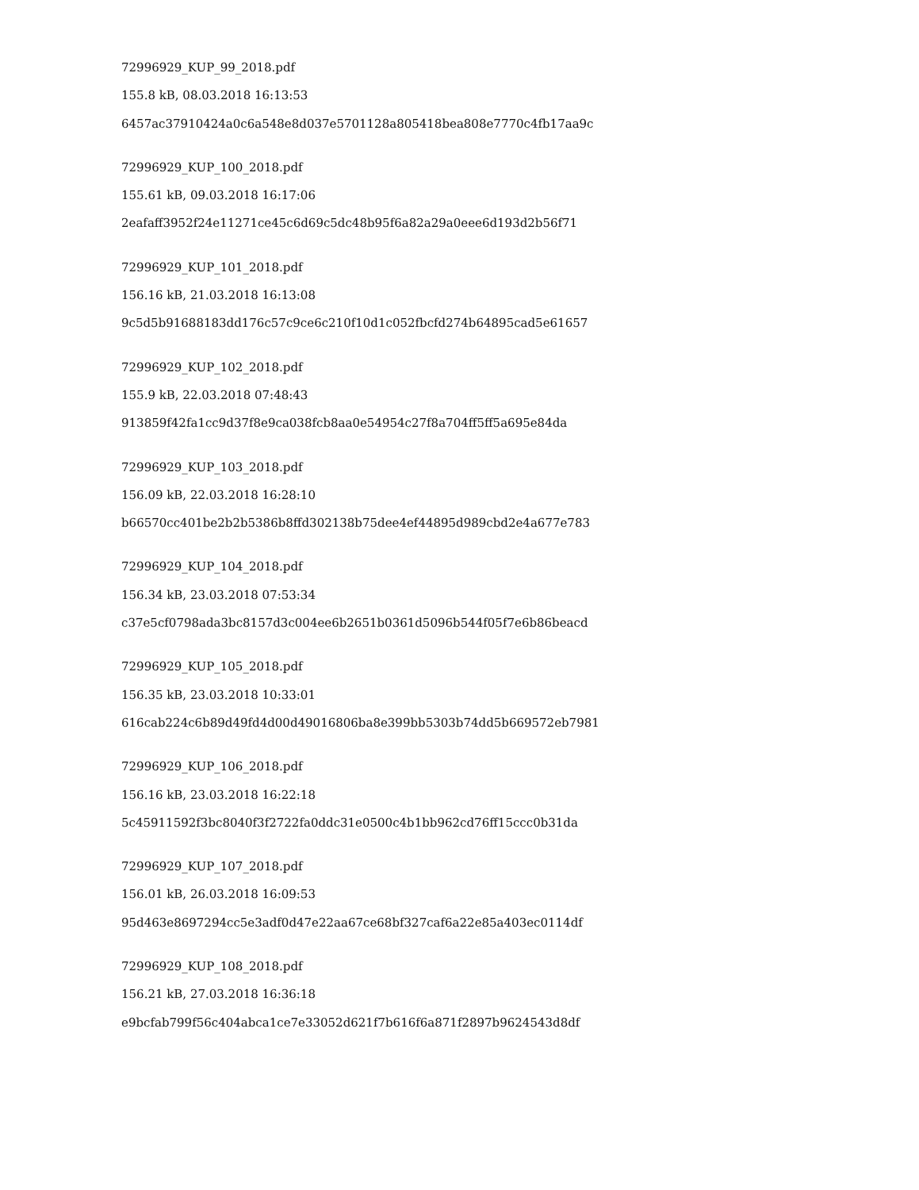72996929_KUP_99_2018.pdf
155.8 kB, 08.03.2018 16:13:53
6457ac37910424a0c6a548e8d037e5701128a805418bea808e7770c4fb17aa9c
72996929_KUP_100_2018.pdf
155.61 kB, 09.03.2018 16:17:06
2eafaff3952f24e11271ce45c6d69c5dc48b95f6a82a29a0eee6d193d2b56f71
72996929_KUP_101_2018.pdf
156.16 kB, 21.03.2018 16:13:08
9c5d5b91688183dd176c57c9ce6c210f10d1c052fbcfd274b64895cad5e61657
72996929_KUP_102_2018.pdf
155.9 kB, 22.03.2018 07:48:43
913859f42fa1cc9d37f8e9ca038fcb8aa0e54954c27f8a704ff5ff5a695e84da
72996929_KUP_103_2018.pdf
156.09 kB, 22.03.2018 16:28:10
b66570cc401be2b2b5386b8ffd302138b75dee4ef44895d989cbd2e4a677e783
72996929_KUP_104_2018.pdf
156.34 kB, 23.03.2018 07:53:34
c37e5cf0798ada3bc8157d3c004ee6b2651b0361d5096b544f05f7e6b86beacd
72996929_KUP_105_2018.pdf
156.35 kB, 23.03.2018 10:33:01
616cab224c6b89d49fd4d00d49016806ba8e399bb5303b74dd5b669572eb7981
72996929_KUP_106_2018.pdf
156.16 kB, 23.03.2018 16:22:18
5c45911592f3bc8040f3f2722fa0ddc31e0500c4b1bb962cd76ff15ccc0b31da
72996929_KUP_107_2018.pdf
156.01 kB, 26.03.2018 16:09:53
95d463e8697294cc5e3adf0d47e22aa67ce68bf327caf6a22e85a403ec0114df
72996929_KUP_108_2018.pdf
156.21 kB, 27.03.2018 16:36:18
e9bcfab799f56c404abca1ce7e33052d621f7b616f6a871f2897b9624543d8df